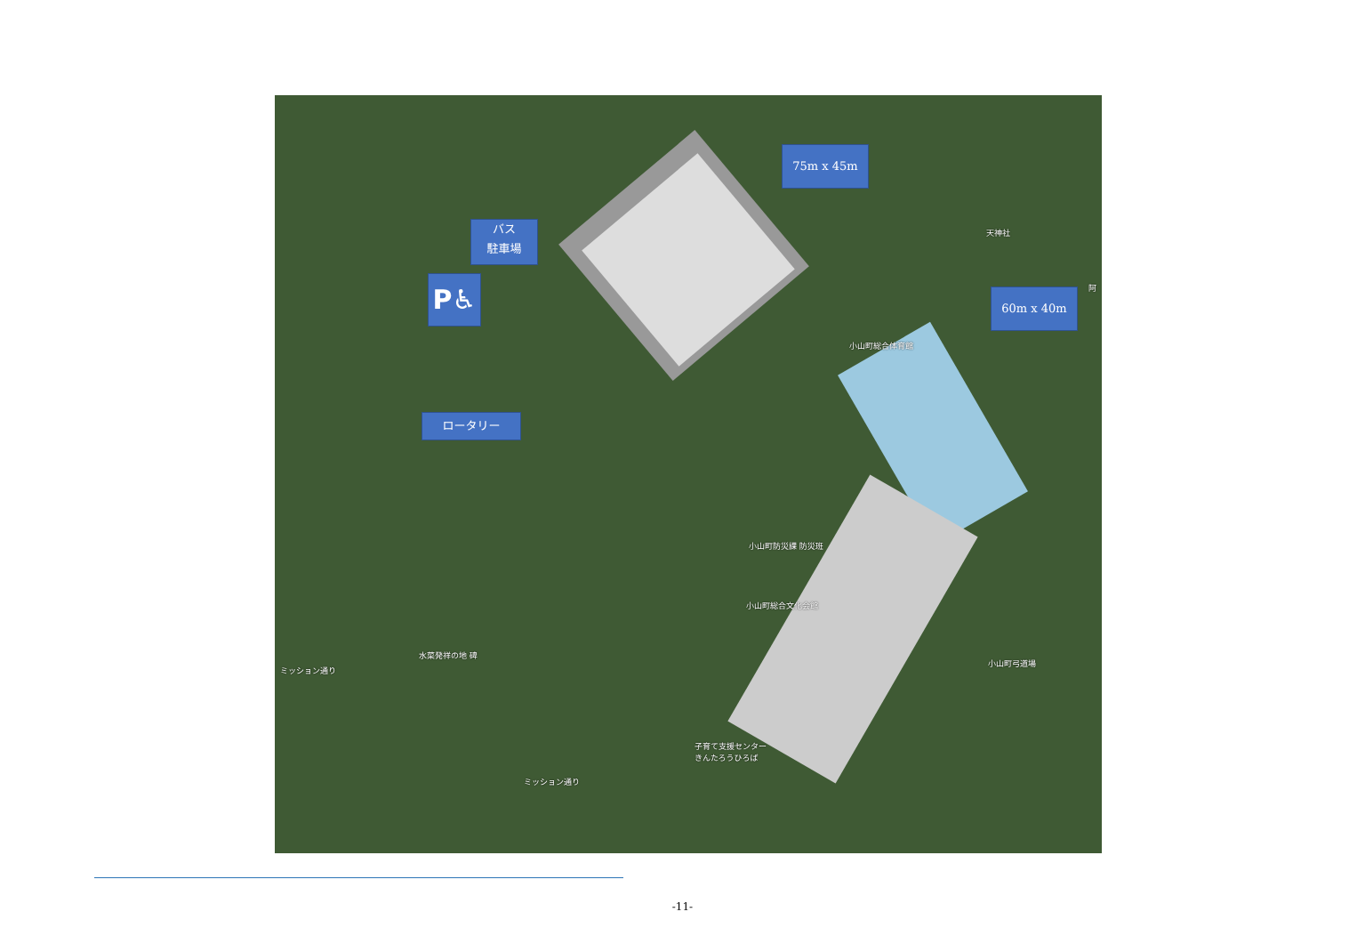75m x 45m
60m x 40m
バス
駐車場
ロータリー
P♿
天神社
小山町総合体育館
小山町防災課 防災班
小山町総合文化会館
水菜発祥の地 碑
小山町弓道場
子育て支援センター
きんたろうひろば
ミッション通り
ミッション通り
阿
-11-